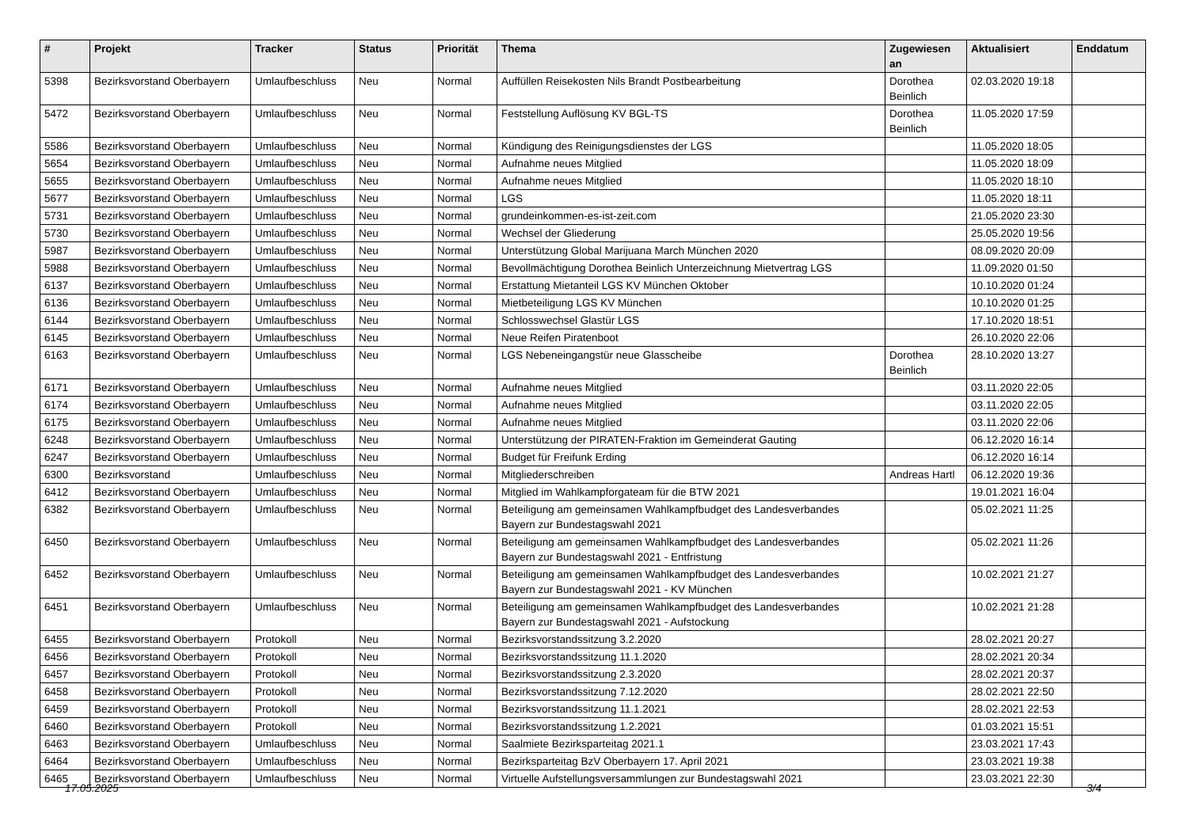| # | Projekt | Tracker | Status | Priorität | Thema | Zugewiesen an | Aktualisiert | Enddatum |
| --- | --- | --- | --- | --- | --- | --- | --- | --- |
| 5398 | Bezirksvorstand Oberbayern | Umlaufbeschluss | Neu | Normal | Auffüllen Reisekosten Nils Brandt Postbearbeitung | Dorothea Beinlich | 02.03.2020 19:18 | |
| 5472 | Bezirksvorstand Oberbayern | Umlaufbeschluss | Neu | Normal | Feststellung Auflösung KV BGL-TS | Dorothea Beinlich | 11.05.2020 17:59 | |
| 5586 | Bezirksvorstand Oberbayern | Umlaufbeschluss | Neu | Normal | Kündigung des Reinigungsdienstes der LGS | | 11.05.2020 18:05 | |
| 5654 | Bezirksvorstand Oberbayern | Umlaufbeschluss | Neu | Normal | Aufnahme neues Mitglied | | 11.05.2020 18:09 | |
| 5655 | Bezirksvorstand Oberbayern | Umlaufbeschluss | Neu | Normal | Aufnahme neues Mitglied | | 11.05.2020 18:10 | |
| 5677 | Bezirksvorstand Oberbayern | Umlaufbeschluss | Neu | Normal | LGS | | 11.05.2020 18:11 | |
| 5731 | Bezirksvorstand Oberbayern | Umlaufbeschluss | Neu | Normal | grundeinkommen-es-ist-zeit.com | | 21.05.2020 23:30 | |
| 5730 | Bezirksvorstand Oberbayern | Umlaufbeschluss | Neu | Normal | Wechsel der Gliederung | | 25.05.2020 19:56 | |
| 5987 | Bezirksvorstand Oberbayern | Umlaufbeschluss | Neu | Normal | Unterstützung Global Marijuana March München 2020 | | 08.09.2020 20:09 | |
| 5988 | Bezirksvorstand Oberbayern | Umlaufbeschluss | Neu | Normal | Bevollmächtigung Dorothea Beinlich Unterzeichnung Mietvertrag LGS | | 11.09.2020 01:50 | |
| 6137 | Bezirksvorstand Oberbayern | Umlaufbeschluss | Neu | Normal | Erstattung Mietanteil LGS KV München Oktober | | 10.10.2020 01:24 | |
| 6136 | Bezirksvorstand Oberbayern | Umlaufbeschluss | Neu | Normal | Mietbeteiligung LGS KV München | | 10.10.2020 01:25 | |
| 6144 | Bezirksvorstand Oberbayern | Umlaufbeschluss | Neu | Normal | Schlosswechsel Glastür LGS | | 17.10.2020 18:51 | |
| 6145 | Bezirksvorstand Oberbayern | Umlaufbeschluss | Neu | Normal | Neue Reifen Piratenboot | | 26.10.2020 22:06 | |
| 6163 | Bezirksvorstand Oberbayern | Umlaufbeschluss | Neu | Normal | LGS Nebeneingangstür neue Glasscheibe | Dorothea Beinlich | 28.10.2020 13:27 | |
| 6171 | Bezirksvorstand Oberbayern | Umlaufbeschluss | Neu | Normal | Aufnahme neues Mitglied | | 03.11.2020 22:05 | |
| 6174 | Bezirksvorstand Oberbayern | Umlaufbeschluss | Neu | Normal | Aufnahme neues Mitglied | | 03.11.2020 22:05 | |
| 6175 | Bezirksvorstand Oberbayern | Umlaufbeschluss | Neu | Normal | Aufnahme neues Mitglied | | 03.11.2020 22:06 | |
| 6248 | Bezirksvorstand Oberbayern | Umlaufbeschluss | Neu | Normal | Unterstützung der PIRATEN-Fraktion im Gemeinderat Gauting | | 06.12.2020 16:14 | |
| 6247 | Bezirksvorstand Oberbayern | Umlaufbeschluss | Neu | Normal | Budget für Freifunk Erding | | 06.12.2020 16:14 | |
| 6300 | Bezirksvorstand | Umlaufbeschluss | Neu | Normal | Mitgliederschreiben | Andreas Hartl | 06.12.2020 19:36 | |
| 6412 | Bezirksvorstand Oberbayern | Umlaufbeschluss | Neu | Normal | Mitglied im Wahlkampforgateam für die BTW 2021 | | 19.01.2021 16:04 | |
| 6382 | Bezirksvorstand Oberbayern | Umlaufbeschluss | Neu | Normal | Beteiligung am gemeinsamen Wahlkampfbudget des Landesverbandes Bayern zur Bundestagswahl 2021 | | 05.02.2021 11:25 | |
| 6450 | Bezirksvorstand Oberbayern | Umlaufbeschluss | Neu | Normal | Beteiligung am gemeinsamen Wahlkampfbudget des Landesverbandes Bayern zur Bundestagswahl 2021 - Entfristung | | 05.02.2021 11:26 | |
| 6452 | Bezirksvorstand Oberbayern | Umlaufbeschluss | Neu | Normal | Beteiligung am gemeinsamen Wahlkampfbudget des Landesverbandes Bayern zur Bundestagswahl 2021 - KV München | | 10.02.2021 21:27 | |
| 6451 | Bezirksvorstand Oberbayern | Umlaufbeschluss | Neu | Normal | Beteiligung am gemeinsamen Wahlkampfbudget des Landesverbandes Bayern zur Bundestagswahl 2021 - Aufstockung | | 10.02.2021 21:28 | |
| 6455 | Bezirksvorstand Oberbayern | Protokoll | Neu | Normal | Bezirksvorstandssitzung 3.2.2020 | | 28.02.2021 20:27 | |
| 6456 | Bezirksvorstand Oberbayern | Protokoll | Neu | Normal | Bezirksvorstandssitzung 11.1.2020 | | 28.02.2021 20:34 | |
| 6457 | Bezirksvorstand Oberbayern | Protokoll | Neu | Normal | Bezirksvorstandssitzung 2.3.2020 | | 28.02.2021 20:37 | |
| 6458 | Bezirksvorstand Oberbayern | Protokoll | Neu | Normal | Bezirksvorstandssitzung 7.12.2020 | | 28.02.2021 22:50 | |
| 6459 | Bezirksvorstand Oberbayern | Protokoll | Neu | Normal | Bezirksvorstandssitzung 11.1.2021 | | 28.02.2021 22:53 | |
| 6460 | Bezirksvorstand Oberbayern | Protokoll | Neu | Normal | Bezirksvorstandssitzung 1.2.2021 | | 01.03.2021 15:51 | |
| 6463 | Bezirksvorstand Oberbayern | Umlaufbeschluss | Neu | Normal | Saalmiete Bezirksparteitag 2021.1 | | 23.03.2021 17:43 | |
| 6464 | Bezirksvorstand Oberbayern | Umlaufbeschluss | Neu | Normal | Bezirksparteitag BzV Oberbayern 17. April 2021 | | 23.03.2021 19:38 | |
| 6465 | Bezirksvorstand Oberbayern | Umlaufbeschluss | Neu | Normal | Virtuelle Aufstellungsversammlungen zur Bundestagswahl 2021 | | 23.03.2021 22:30 | |
17.05.2025 3/4